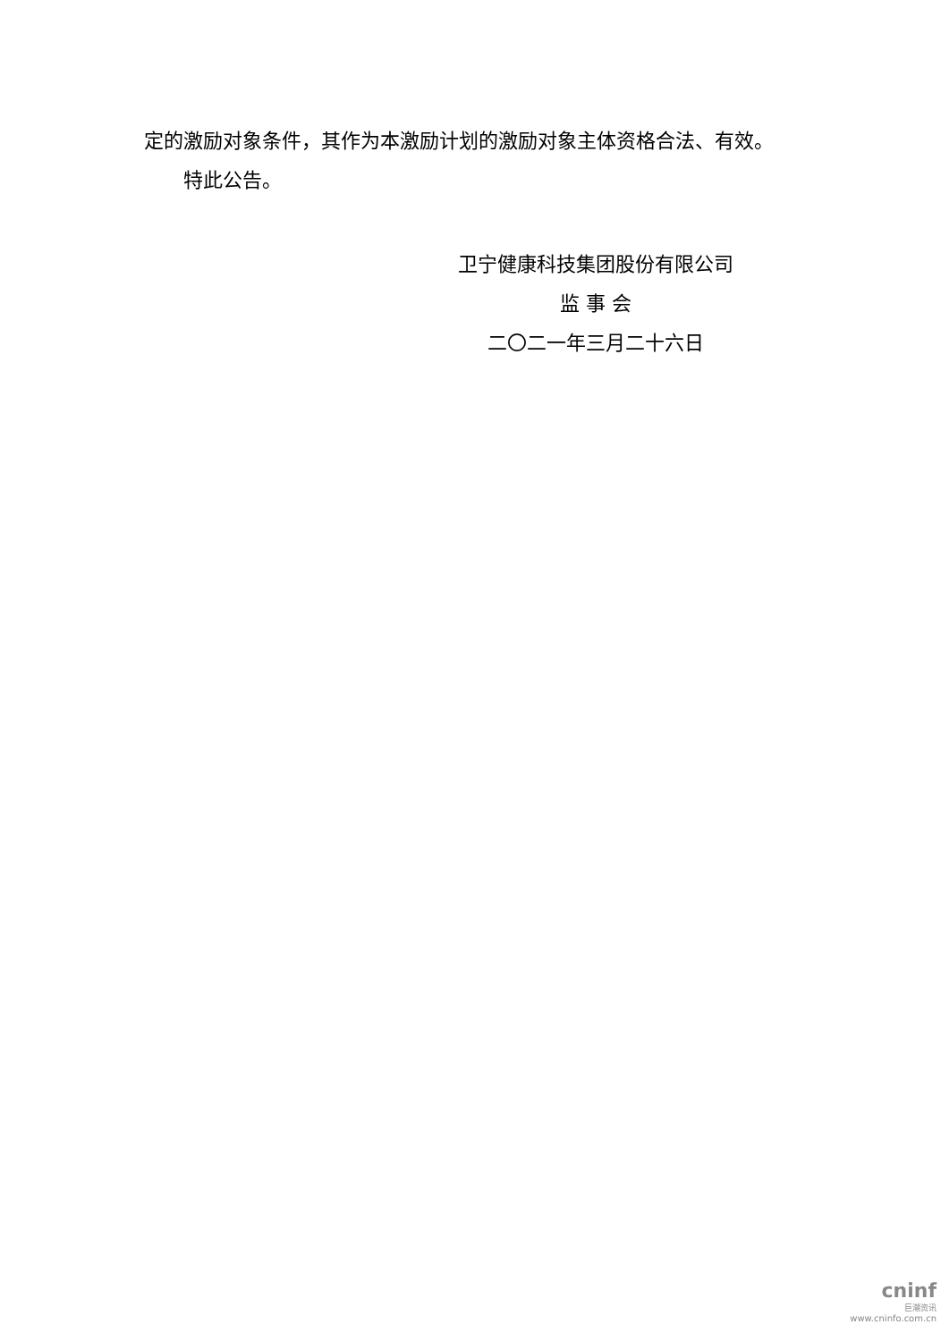定的激励对象条件，其作为本激励计划的激励对象主体资格合法、有效。
特此公告。
卫宁健康科技集团股份有限公司
监 事 会
二〇二一年三月二十六日
cninf
巨潮资讯
www.cninfo.com.cn